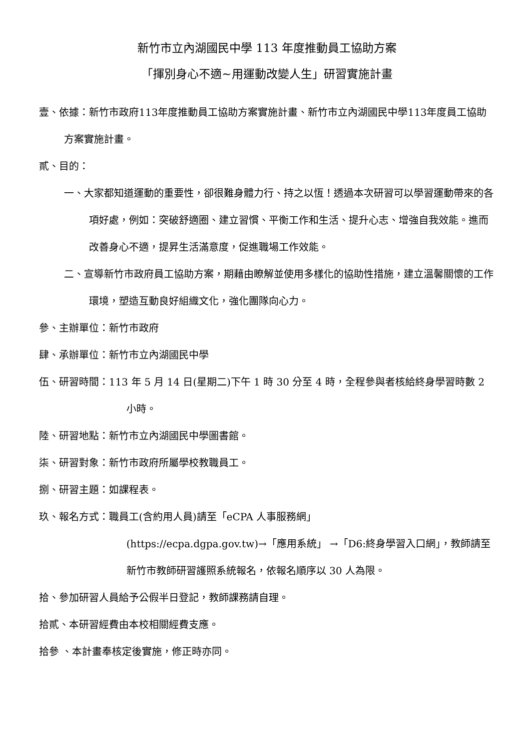新竹市立內湖國民中學 113 年度推動員工協助方案
「揮別身心不適~用運動改變人生」研習實施計畫
壹、依據：新竹市政府113年度推動員工協助方案實施計畫、新竹市立內湖國民中學113年度員工協助方案實施計畫。
貳、目的：
一、大家都知道運動的重要性，卻很難身體力行、持之以恆！透過本次研習可以學習運動帶來的各項好處，例如：突破舒適圈、建立習慣、平衡工作和生活、提升心志、增強自我效能。進而改善身心不適，提昇生活滿意度，促進職場工作效能。
二、宣導新竹市政府員工協助方案，期藉由瞭解並使用多樣化的協助性措施，建立溫馨關懷的工作環境，塑造互動良好組織文化，強化團隊向心力。
參、主辦單位：新竹市政府
肆、承辦單位：新竹市立內湖國民中學
伍、研習時間：113 年 5 月 14 日(星期二)下午 1 時 30 分至 4 時，全程參與者核給終身學習時數 2 小時。
陸、研習地點：新竹市立內湖國民中學圖書館。
柒、研習對象：新竹市政府所屬學校教職員工。
捌、研習主題：如課程表。
玖、報名方式：職員工(含約用人員)請至「eCPA 人事服務網」
(https://ecpa.dgpa.gov.tw)→「應用系統」 →「D6:終身學習入口網」，教師請至新竹市教師研習護照系統報名，依報名順序以 30 人為限。
拾、參加研習人員給予公假半日登記，教師課務請自理。
拾貳、本研習經費由本校相關經費支應。
拾參 、本計畫奉核定後實施，修正時亦同。